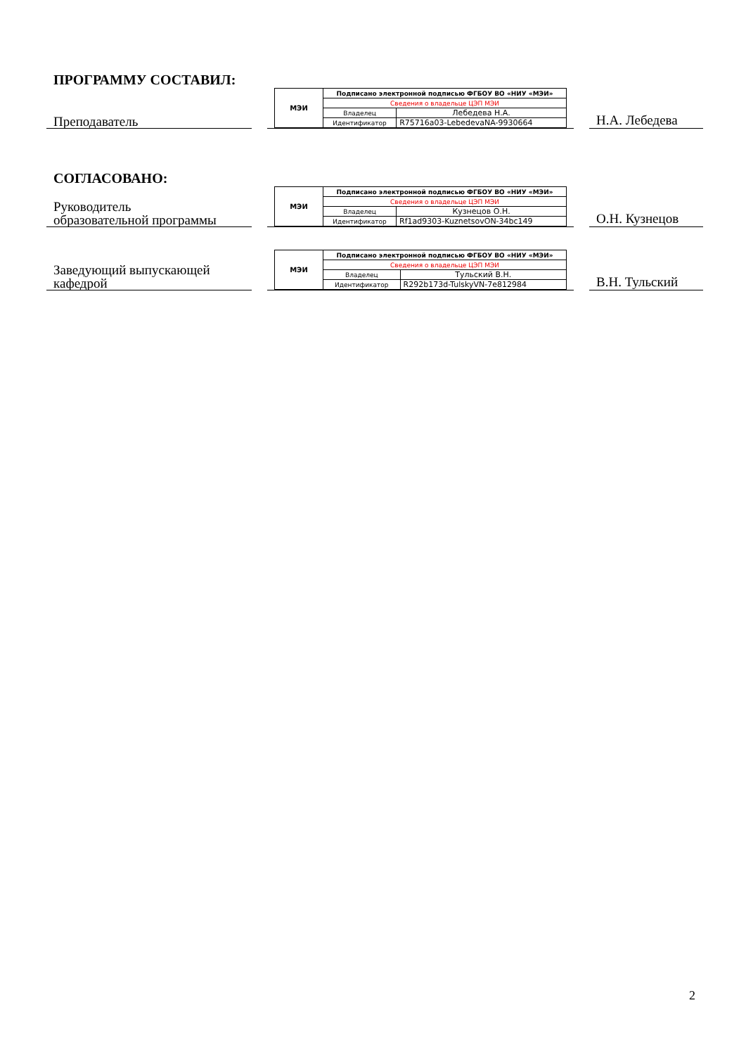ПРОГРАММУ СОСТАВИЛ:
Преподаватель
| МЭИ | Подписано электронной подписью ФГБОУ ВО «НИУ «МЭИ» | |
| | Сведения о владельце ЦЭП МЭИ | |
| | Владелец | Лебедева Н.А. |
| | Идентификатор | R75716a03-LebedevaNA-9930664 |
Н.А. Лебедева
СОГЛАСОВАНО:
Руководитель
образовательной программы
| МЭИ | Подписано электронной подписью ФГБОУ ВО «НИУ «МЭИ» | |
| | Сведения о владельце ЦЭП МЭИ | |
| | Владелец | Кузнецов О.Н. |
| | Идентификатор | Rf1ad9303-KuznetsovON-34bc149 |
О.Н. Кузнецов
Заведующий выпускающей
кафедрой
| МЭИ | Подписано электронной подписью ФГБОУ ВО «НИУ «МЭИ» | |
| | Сведения о владельце ЦЭП МЭИ | |
| | Владелец | Тульский В.Н. |
| | Идентификатор | R292b173d-TulskyVN-7e812984 |
В.Н. Тульский
2